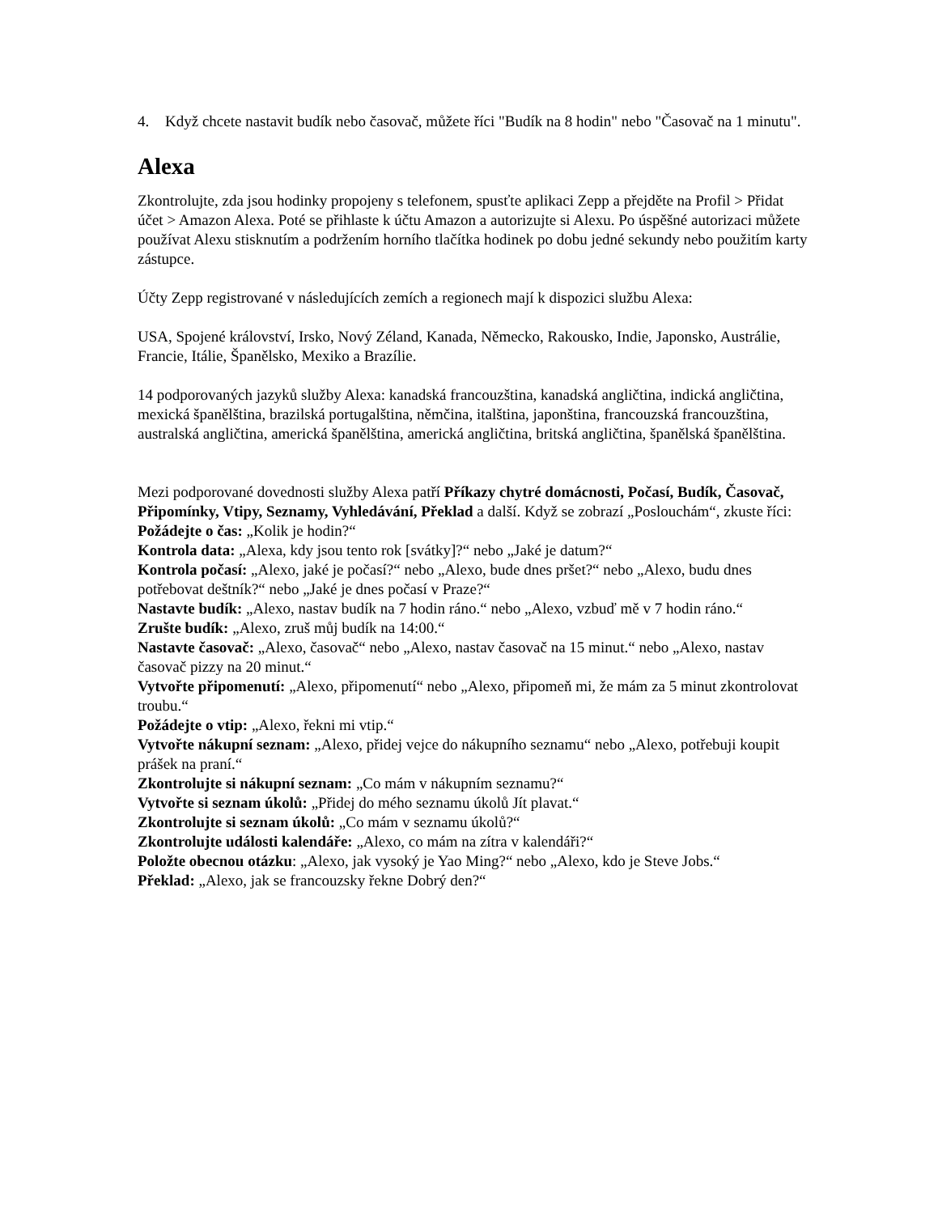4. Když chcete nastavit budík nebo časovač, můžete říci "Budík na 8 hodin" nebo "Časovač na 1 minutu".
Alexa
Zkontrolujte, zda jsou hodinky propojeny s telefonem, spusťte aplikaci Zepp a přejděte na Profil > Přidat účet > Amazon Alexa. Poté se přihlaste k účtu Amazon a autorizujte si Alexu. Po úspěšné autorizaci můžete používat Alexu stisknutím a podržením horního tlačítka hodinek po dobu jedné sekundy nebo použitím karty zástupce.
Účty Zepp registrované v následujících zemích a regionech mají k dispozici službu Alexa:
USA, Spojené království, Irsko, Nový Zéland, Kanada, Německo, Rakousko, Indie, Japonsko, Austrálie, Francie, Itálie, Španělsko, Mexiko a Brazílie.
14 podporovaných jazyků služby Alexa: kanadská francouzština, kanadská angličtina, indická angličtina, mexická španělština, brazilská portugalština, němčina, italština, japonština, francouzská francouzština, australská angličtina, americká španělština, americká angličtina, britská angličtina, španělská španělština.
Mezi podporované dovednosti služby Alexa patří Příkazy chytré domácnosti, Počasí, Budík, Časovač, Připomínky, Vtipy, Seznamy, Vyhledávání, Překlad a další. Když se zobrazí „Poslouchám“, zkuste říci:
Požádejte o čas: „Kolik je hodin?“
Kontrola data: „Alexa, kdy jsou tento rok [svátky]?“ nebo „Jaké je datum?“
Kontrola počasí: „Alexo, jaké je počasí?“ nebo „Alexo, bude dnes pršet?“ nebo „Alexo, budu dnes potřebovat deštník?“ nebo „Jaké je dnes počasí v Praze?“
Nastavte budík: „Alexo, nastav budík na 7 hodin ráno.“ nebo „Alexo, vzbuď mě v 7 hodin ráno.“
Zrušte budík: „Alexo, zruš můj budík na 14:00.“
Nastavte časovač: „Alexo, časovač“ nebo „Alexo, nastav časovač na 15 minut.“ nebo „Alexo, nastav časovač pizzy na 20 minut.“
Vytvořte připomenutí: „Alexo, připomenutí“ nebo „Alexo, připomeň mi, že mám za 5 minut zkontrolovat troubu.“
Požádejte o vtip: „Alexo, řekni mi vtip.“
Vytvořte nákupní seznam: „Alexo, přidej vejce do nákupního seznamu“ nebo „Alexo, potřebuji koupit prášek na praní.“
Zkontrolujte si nákupní seznam: „Co mám v nákupním seznamu?“
Vytvořte si seznam úkolů: „Přidej do mého seznamu úkolů Jít plavat.“
Zkontrolujte si seznam úkolů: „Co mám v seznamu úkolů?“
Zkontrolujte události kalendáře: „Alexo, co mám na zítra v kalendáři?“
Položte obecnou otázku: „Alexo, jak vysoký je Yao Ming?“ nebo „Alexo, kdo je Steve Jobs.“
Překlad: „Alexo, jak se francouzsky řekne Dobrý den?“